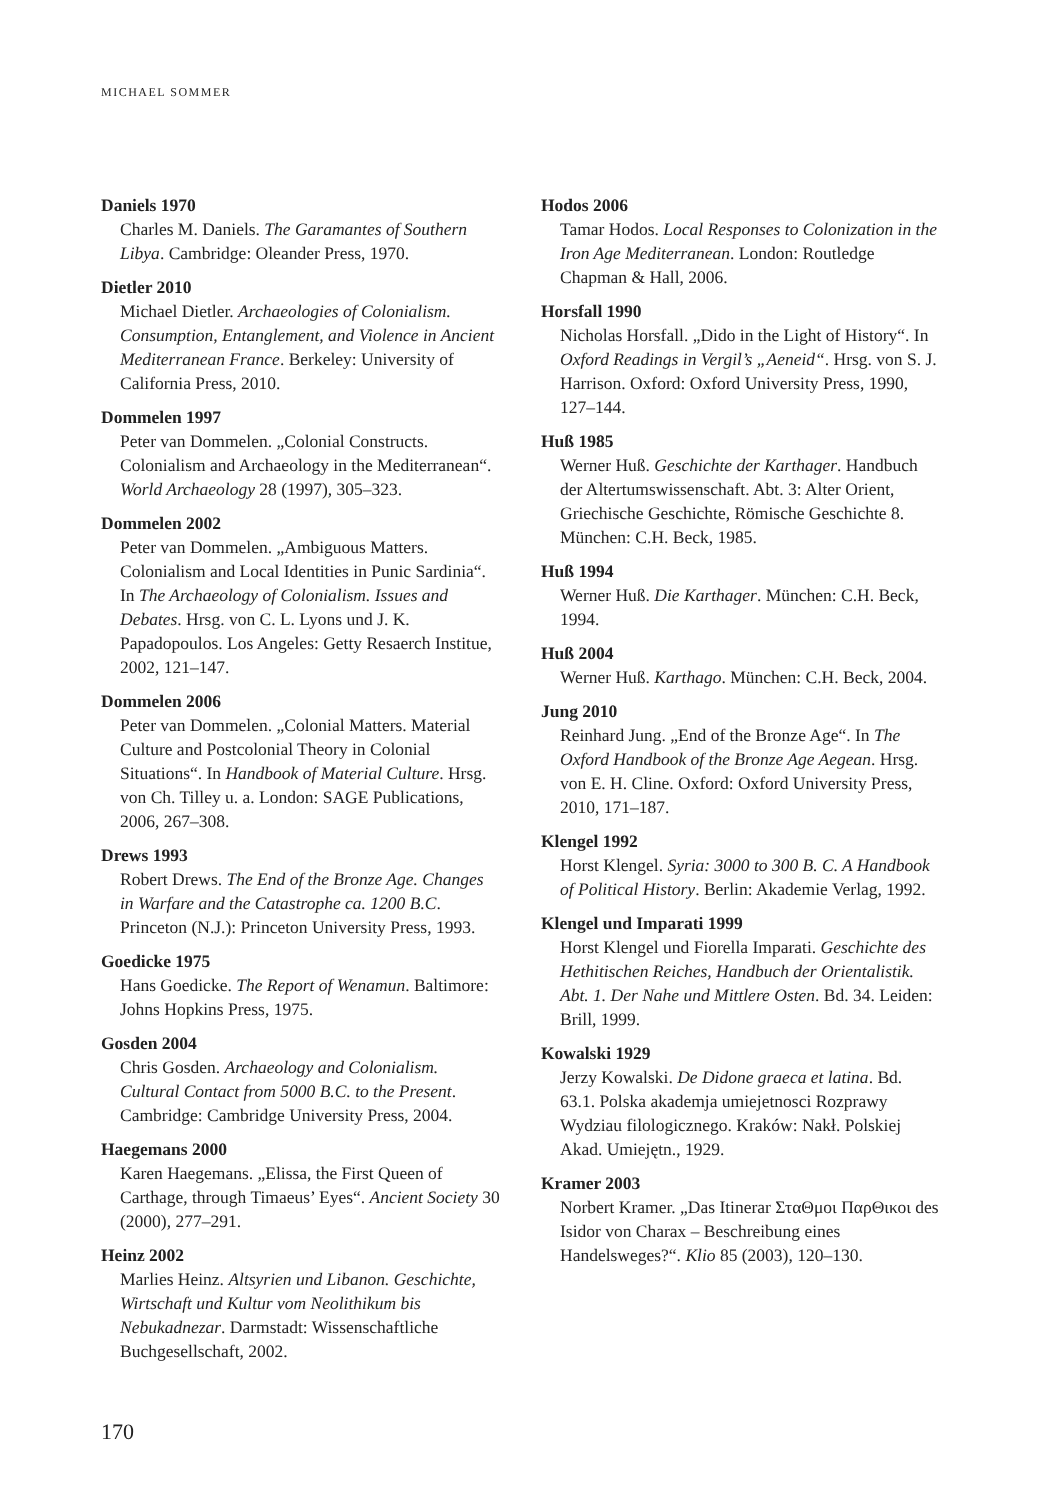MICHAEL SOMMER
Daniels 1970
Charles M. Daniels. The Garamantes of Southern Libya. Cambridge: Oleander Press, 1970.
Dietler 2010
Michael Dietler. Archaeologies of Colonialism. Consumption, Entanglement, and Violence in Ancient Mediterranean France. Berkeley: University of California Press, 2010.
Dommelen 1997
Peter van Dommelen. „Colonial Constructs. Colonialism and Archaeology in the Mediterranean“. World Archaeology 28 (1997), 305–323.
Dommelen 2002
Peter van Dommelen. „Ambiguous Matters. Colonialism and Local Identities in Punic Sardinia“. In The Archaeology of Colonialism. Issues and Debates. Hrsg. von C. L. Lyons und J. K. Papadopoulos. Los Angeles: Getty Resaerch Institue, 2002, 121–147.
Dommelen 2006
Peter van Dommelen. „Colonial Matters. Material Culture and Postcolonial Theory in Colonial Situations“. In Handbook of Material Culture. Hrsg. von Ch. Tilley u. a. London: SAGE Publications, 2006, 267–308.
Drews 1993
Robert Drews. The End of the Bronze Age. Changes in Warfare and the Catastrophe ca. 1200 B.C. Princeton (N.J.): Princeton University Press, 1993.
Goedicke 1975
Hans Goedicke. The Report of Wenamun. Baltimore: Johns Hopkins Press, 1975.
Gosden 2004
Chris Gosden. Archaeology and Colonialism. Cultural Contact from 5000 B.C. to the Present. Cambridge: Cambridge University Press, 2004.
Haegemans 2000
Karen Haegemans. „Elissa, the First Queen of Carthage, through Timaeus’ Eyes“. Ancient Society 30 (2000), 277–291.
Heinz 2002
Marlies Heinz. Altsyrien und Libanon. Geschichte, Wirtschaft und Kultur vom Neolithikum bis Nebukadnezar. Darmstadt: Wissenschaftliche Buchgesellschaft, 2002.
Hodos 2006
Tamar Hodos. Local Responses to Colonization in the Iron Age Mediterranean. London: Routledge Chapman & Hall, 2006.
Horsfall 1990
Nicholas Horsfall. „Dido in the Light of History“. In Oxford Readings in Vergil’s „Aeneid“. Hrsg. von S. J. Harrison. Oxford: Oxford University Press, 1990, 127–144.
Huß 1985
Werner Huß. Geschichte der Karthager. Handbuch der Altertumswissenschaft. Abt. 3: Alter Orient, Griechische Geschichte, Römische Geschichte 8. München: C.H. Beck, 1985.
Huß 1994
Werner Huß. Die Karthager. München: C.H. Beck, 1994.
Huß 2004
Werner Huß. Karthago. München: C.H. Beck, 2004.
Jung 2010
Reinhard Jung. „End of the Bronze Age“. In The Oxford Handbook of the Bronze Age Aegean. Hrsg. von E. H. Cline. Oxford: Oxford University Press, 2010, 171–187.
Klengel 1992
Horst Klengel. Syria: 3000 to 300 B. C. A Handbook of Political History. Berlin: Akademie Verlag, 1992.
Klengel und Imparati 1999
Horst Klengel und Fiorella Imparati. Geschichte des Hethitischen Reiches, Handbuch der Orientalistik. Abt. 1. Der Nahe und Mittlere Osten. Bd. 34. Leiden: Brill, 1999.
Kowalski 1929
Jerzy Kowalski. De Didone graeca et latina. Bd. 63.1. Polska akademja umiejetnosci Rozprawy Wydziau filologicznego. Kraków: Nakł. Polskiej Akad. Umiejętn., 1929.
Kramer 2003
Norbert Kramer. „Das Itinerar ΣταΘμοι ΠαρΘικοι des Isidor von Charax – Beschreibung eines Handelsweges?“. Klio 85 (2003), 120–130.
170